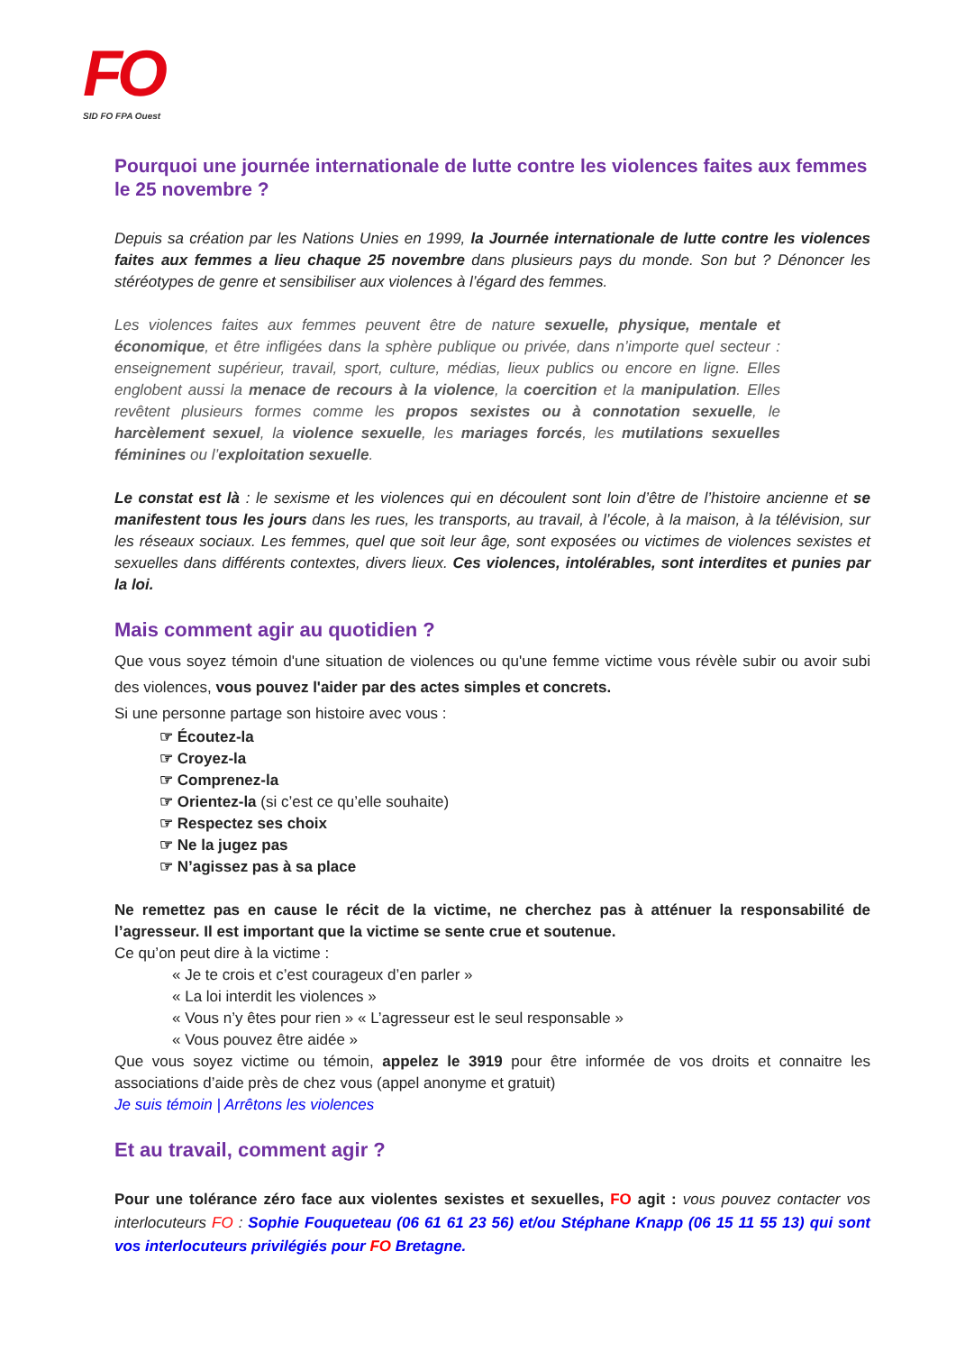FO
SID FO FPA Ouest
Pourquoi une journée internationale de lutte contre les violences faites aux femmes le 25 novembre ?
Depuis sa création par les Nations Unies en 1999, la Journée internationale de lutte contre les violences faites aux femmes a lieu chaque 25 novembre dans plusieurs pays du monde. Son but ? Dénoncer les stéréotypes de genre et sensibiliser aux violences à l’égard des femmes.
Les violences faites aux femmes peuvent être de nature sexuelle, physique, mentale et économique, et être infligées dans la sphère publique ou privée, dans n’importe quel secteur : enseignement supérieur, travail, sport, culture, médias, lieux publics ou encore en ligne. Elles englobent aussi la menace de recours à la violence, la coercition et la manipulation. Elles revêtent plusieurs formes comme les propos sexistes ou à connotation sexuelle, le harcèlement sexuel, la violence sexuelle, les mariages forcés, les mutilations sexuelles féminines ou l’exploitation sexuelle.
Le constat est là : le sexisme et les violences qui en découlent sont loin d’être de l’histoire ancienne et se manifestent tous les jours dans les rues, les transports, au travail, à l’école, à la maison, à la télévision, sur les réseaux sociaux. Les femmes, quel que soit leur âge, sont exposées ou victimes de violences sexistes et sexuelles dans différents contextes, divers lieux. Ces violences, intolérables, sont interdites et punies par la loi.
Mais comment agir au quotidien ?
Que vous soyez témoin d'une situation de violences ou qu'une femme victime vous révèle subir ou avoir subi des violences, vous pouvez l'aider par des actes simples et concrets.
Si une personne partage son histoire avec vous :
☞ Écoutez-la
☞ Croyez-la
☞ Comprenez-la
☞ Orientez-la (si c’est ce qu’elle souhaite)
☞ Respectez ses choix
☞ Ne la jugez pas
☞ N’agissez pas à sa place
Ne remettez pas en cause le récit de la victime, ne cherchez pas à atténuer la responsabilité de l’agresseur. Il est important que la victime se sente crue et soutenue.
Ce qu’on peut dire à la victime :
« Je te crois et c’est courageux d’en parler »
« La loi interdit les violences »
« Vous n’y êtes pour rien » « L’agresseur est le seul responsable »
« Vous pouvez être aidée »
Que vous soyez victime ou témoin, appelez le 3919 pour être informée de vos droits et connaitre les associations d’aide près de chez vous (appel anonyme et gratuit)
Je suis témoin | Arrêtons les violences
Et au travail, comment agir ?
Pour une tolérance zéro face aux violentes sexistes et sexuelles, FO agit : vous pouvez contacter vos interlocuteurs FO : Sophie Fouqueteau (06 61 61 23 56) et/ou Stéphane Knapp (06 15 11 55 13) qui sont vos interlocuteurs privilégiés pour FO Bretagne.